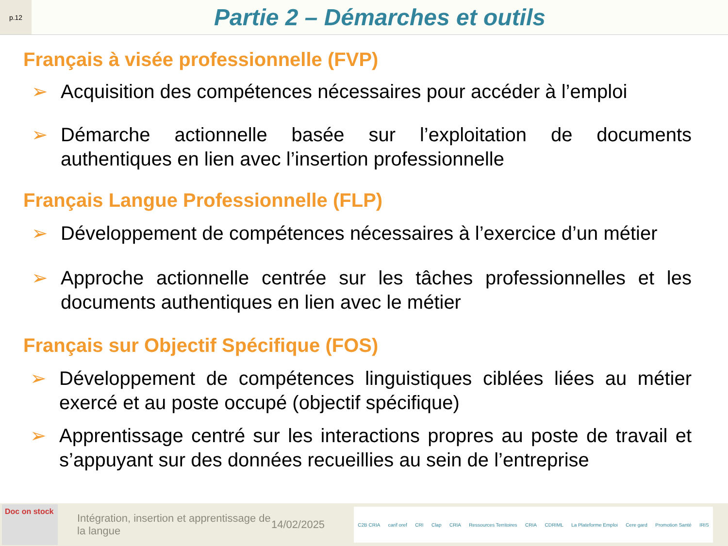p.12
Partie 2 – Démarches et outils
Français à visée professionnelle (FVP)
➢ Acquisition des compétences nécessaires pour accéder à l’emploi
➢ Démarche actionnelle basée sur l’exploitation de documents authentiques en lien avec l’insertion professionnelle
Français Langue Professionnelle (FLP)
➢ Développement de compétences nécessaires à l’exercice d’un métier
➢ Approche actionnelle centrée sur les tâches professionnelles et les documents authentiques en lien avec le métier
Français sur Objectif Spécifique (FOS)
➢ Développement de compétences linguistiques ciblées liées au métier exercé et au poste occupé (objectif spécifique)
➢ Apprentissage centré sur les interactions propres au poste de travail et s’appuyant sur des données recueillies au sein de l’entreprise
Doc on stock
Intégration, insertion et apprentissage de la langue
14/02/2025
C2B CRIA carif oref CRI Clap CRIA Ressources Territoires CRIA CDRIML La Plateforme Emploi Cere gard Promotion Santé IRIS